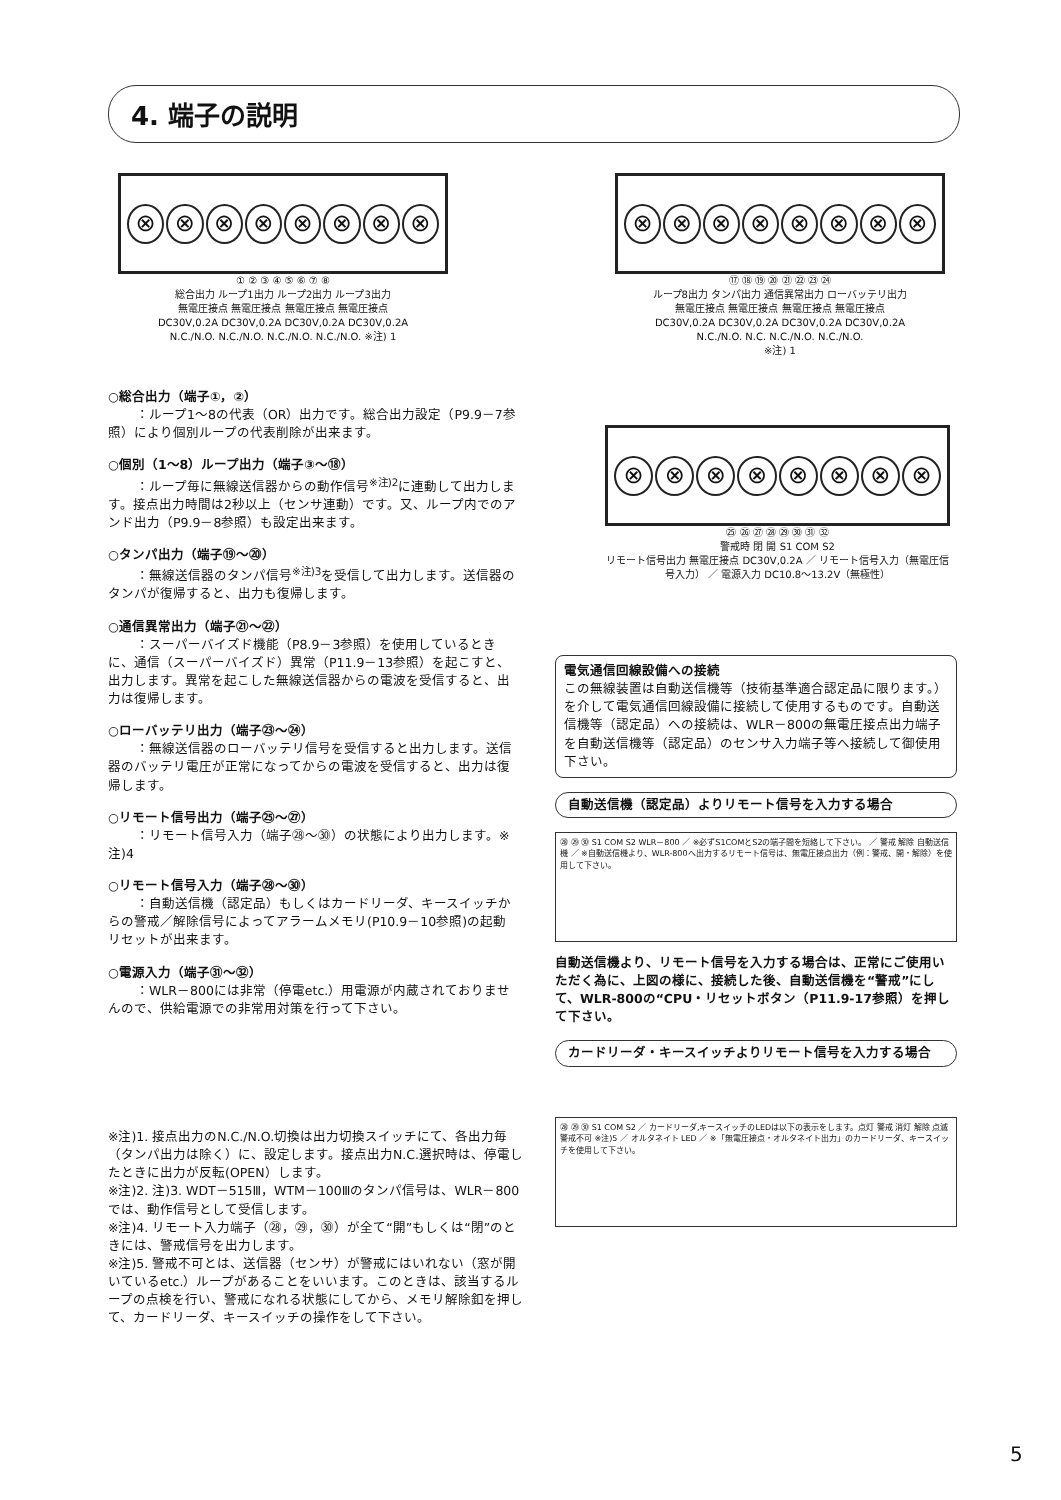4. 端子の説明
⊗ ⊗ ⊗ ⊗ ⊗ ⊗ ⊗ ⊗
① ② ③ ④ ⑤ ⑥ ⑦ ⑧
総合出力 ループ1出力 ループ2出力 ループ3出力
無電圧接点 無電圧接点 無電圧接点 無電圧接点
DC30V,0.2A DC30V,0.2A DC30V,0.2A DC30V,0.2A
N.C./N.O. N.C./N.O. N.C./N.O. N.C./N.O. ※注) 1
⊗ ⊗ ⊗ ⊗ ⊗ ⊗ ⊗ ⊗
⑰ ⑱ ⑲ ⑳ ㉑ ㉒ ㉓ ㉔
ループ8出力 タンパ出力 通信異常出力 ローバッテリ出力
無電圧接点 無電圧接点 無電圧接点 無電圧接点
DC30V,0.2A DC30V,0.2A DC30V,0.2A DC30V,0.2A
N.C./N.O. N.C. N.C./N.O. N.C./N.O.
※注) 1
○総合出力（端子①，②）
：ループ1～8の代表（OR）出力です。総合出力設定（P9.9－7参照）により個別ループの代表削除が出来ます。
○個別（1～8）ループ出力（端子③～⑱）
：ループ毎に無線送信器からの動作信号<sup>※注)2</sup>に連動して出力します。接点出力時間は2秒以上（センサ連動）です。又、ループ内でのアンド出力（P9.9－8参照）も設定出来ます。
○タンパ出力（端子⑲～⑳）
：無線送信器のタンパ信号<sup>※注)3</sup>を受信して出力します。送信器のタンパが復帰すると、出力も復帰します。
○通信異常出力（端子㉑～㉒）
：スーパーバイズド機能（P8.9－3参照）を使用しているときに、通信（スーパーバイズド）異常（P11.9－13参照）を起こすと、出力します。異常を起こした無線送信器からの電波を受信すると、出力は復帰します。
○ローバッテリ出力（端子㉓～㉔）
：無線送信器のローバッテリ信号を受信すると出力します。送信器のバッテリ電圧が正常になってからの電波を受信すると、出力は復帰します。
○リモート信号出力（端子㉕～㉗）
：リモート信号入力（端子㉘～㉚）の状態により出力します。※注)4
○リモート信号入力（端子㉘～㉚）
：自動送信機（認定品）もしくはカードリーダ、キースイッチからの警戒／解除信号によってアラームメモリ(P10.9－10参照)の起動リセットが出来ます。
○電源入力（端子㉛～㉜）
：WLR－800には非常（停電etc.）用電源が内蔵されておりませんので、供給電源での非常用対策を行って下さい。
⊗ ⊗ ⊗ ⊗ ⊗ ⊗ ⊗ ⊗
㉕ ㉖ ㉗ ㉘ ㉙ ㉚ ㉛ ㉜
警戒時 閉 開 S1 COM S2
リモート信号出力 無電圧接点 DC30V,0.2A ／ リモート信号入力（無電圧信号入力） ／ 電源入力 DC10.8～13.2V（無極性）
電気通信回線設備への接続
この無線装置は自動送信機等（技術基準適合認定品に限ります。）を介して電気通信回線設備に接続して使用するものです。自動送信機等（認定品）への接続は、WLR－800の無電圧接点出力端子を自動送信機等（認定品）のセンサ入力端子等へ接続して御使用下さい。
自動送信機（認定品）よりリモート信号を入力する場合
㉘ ㉙ ㉚ S1 COM S2 WLR－800 ／ ※必ずS1COMとS2の端子間を短絡して下さい。 ／ 警戒 解除 自動送信機 ／ ※自動送信機より、WLR-800へ出力するリモート信号は、無電圧接点出力（例：警戒、開・解除）を使用して下さい。
自動送信機より、リモート信号を入力する場合は、正常にご使用いただく為に、上図の様に、接続した後、自動送信機を“警戒”にして、WLR-800の“CPU・リセットボタン（P11.9-17参照）を押して下さい。
カードリーダ・キースイッチよりリモート信号を入力する場合
㉘ ㉙ ㉚ S1 COM S2 ／ カードリーダ,キースイッチのLEDは以下の表示をします。点灯 警戒 消灯 解除 点滅 警戒不可 ※注)5 ／ オルタネイト LED ／ ※「無電圧接点・オルタネイト出力」のカードリーダ、キースイッチを使用して下さい。
※注)1. 接点出力のN.C./N.O.切換は出力切換スイッチにて、各出力毎（タンパ出力は除く）に、設定します。接点出力N.C.選択時は、停電したときに出力が反転(OPEN）します。
※注)2. 注)3. WDT－515Ⅲ，WTM－100Ⅲのタンパ信号は、WLR－800では、動作信号として受信します。
※注)4. リモート入力端子（㉘，㉙，㉚）が全て“開”もしくは“閉”のときには、警戒信号を出力します。
※注)5. 警戒不可とは、送信器（センサ）が警戒にはいれない（窓が開いているetc.）ループがあることをいいます。このときは、該当するループの点検を行い、警戒になれる状態にしてから、メモリ解除釦を押して、カードリーダ、キースイッチの操作をして下さい。
5